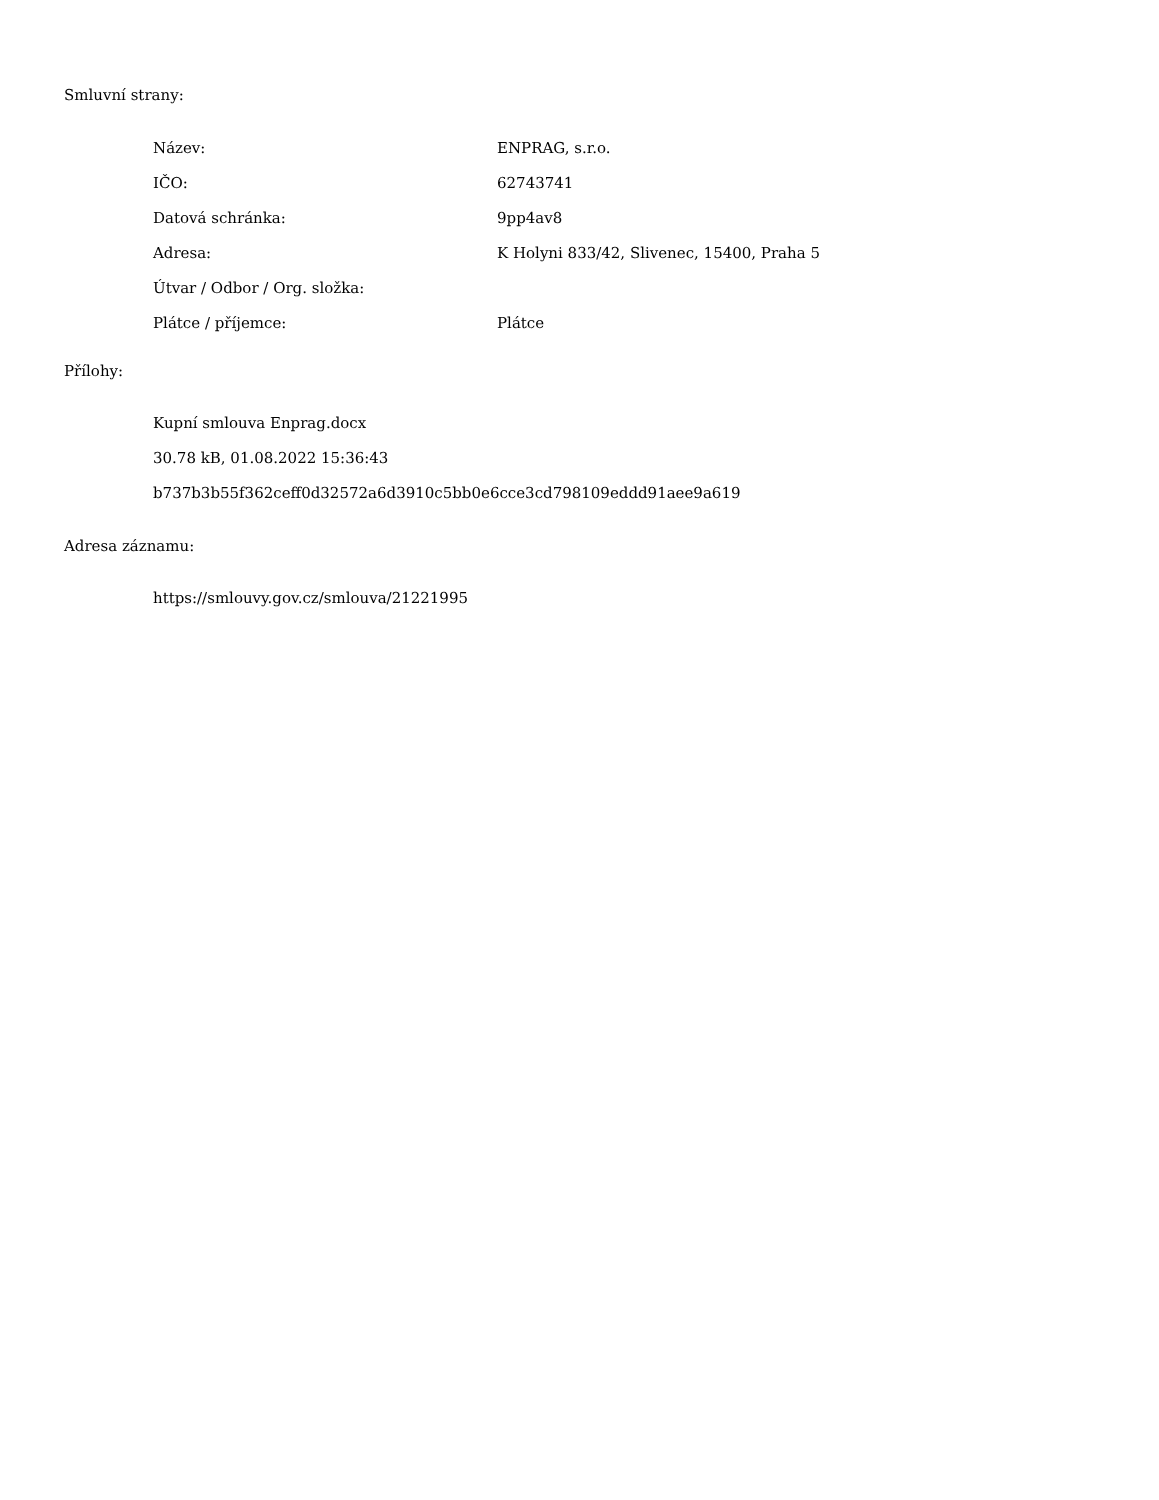Smluvní strany:
| Název: | ENPRAG, s.r.o. |
| IČO: | 62743741 |
| Datová schránka: | 9pp4av8 |
| Adresa: | K Holyni 833/42, Slivenec, 15400, Praha 5 |
| Útvar / Odbor / Org. složka: | |
| Plátce / příjemce: | Plátce |
Přílohy:
Kupní smlouva Enprag.docx
30.78 kB, 01.08.2022 15:36:43
b737b3b55f362ceff0d32572a6d3910c5bb0e6cce3cd798109eddd91aee9a619
Adresa záznamu:
https://smlouvy.gov.cz/smlouva/21221995